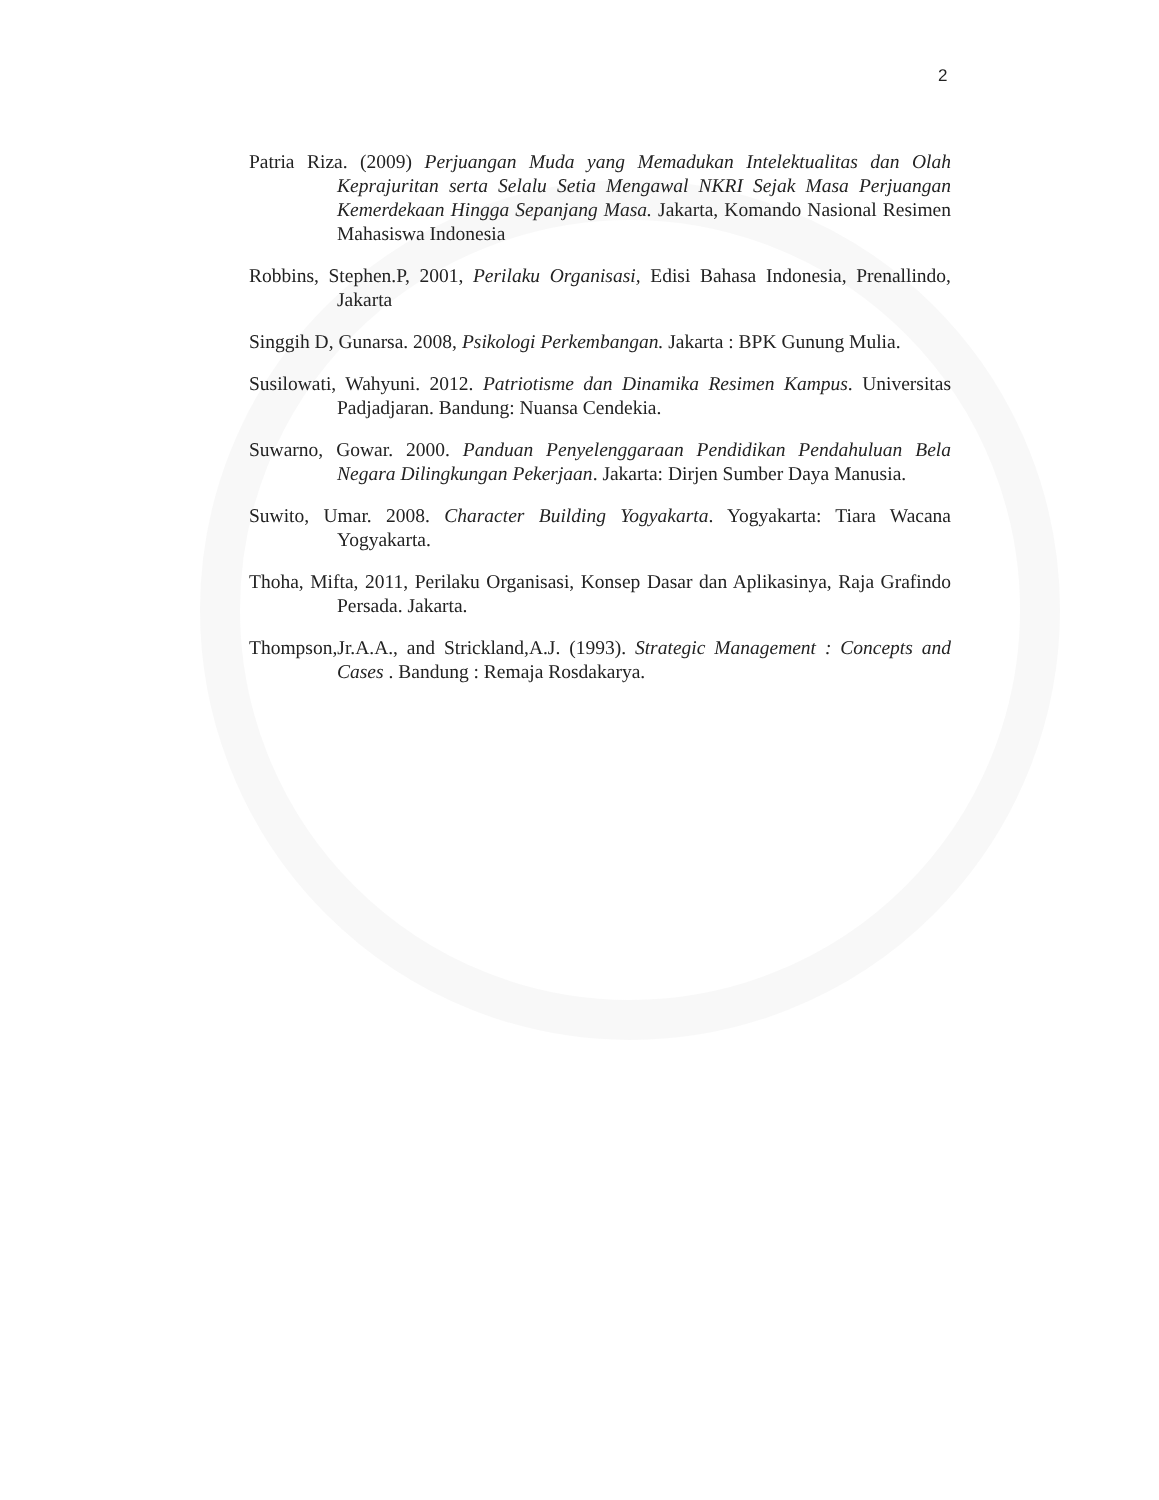2
Patria Riza. (2009) Perjuangan Muda yang Memadukan Intelektualitas dan Olah Keprajuritan serta Selalu Setia Mengawal NKRI Sejak Masa Perjuangan Kemerdekaan Hingga Sepanjang Masa. Jakarta, Komando Nasional Resimen Mahasiswa Indonesia
Robbins, Stephen.P, 2001, Perilaku Organisasi, Edisi Bahasa Indonesia, Prenallindo, Jakarta
Singgih D, Gunarsa. 2008, Psikologi Perkembangan. Jakarta : BPK Gunung Mulia.
Susilowati, Wahyuni. 2012. Patriotisme dan Dinamika Resimen Kampus. Universitas Padjadjaran. Bandung: Nuansa Cendekia.
Suwarno, Gowar. 2000. Panduan Penyelenggaraan Pendidikan Pendahuluan Bela Negara Dilingkungan Pekerjaan. Jakarta: Dirjen Sumber Daya Manusia.
Suwito, Umar. 2008. Character Building Yogyakarta. Yogyakarta: Tiara Wacana Yogyakarta.
Thoha, Mifta, 2011, Perilaku Organisasi, Konsep Dasar dan Aplikasinya, Raja Grafindo Persada. Jakarta.
Thompson,Jr.A.A., and Strickland,A.J. (1993). Strategic Management : Concepts and Cases . Bandung : Remaja Rosdakarya.